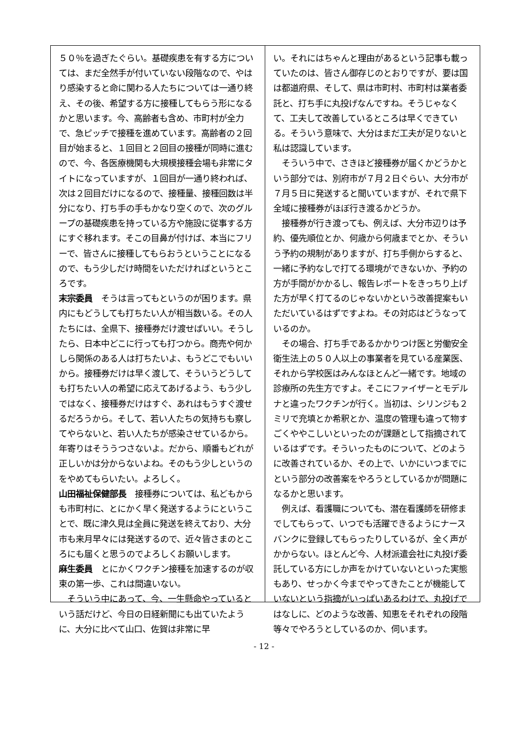５０％を過ぎたぐらい。基礎疾患を有する方については、まだ全然手が付いていない段階なので、やはり感染すると命に関わる人たちについては一通り終え、その後、希望する方に接種してもらう形になるかと思います。今、高齢者も含め、市町村が全力で、急ピッチで接種を進めています。高齢者の２回目が始まると、１回目と２回目の接種が同時に進むので、今、各医療機関も大規模接種会場も非常にタイトになっていますが、１回目が一通り終われば、次は２回目だけになるので、接種量、接種回数は半分になり、打ち手の手もかなり空くので、次のグループの基礎疾患を持っている方や施設に従事する方にすぐ移れます。そこの目鼻が付けば、本当にフリーで、皆さんに接種してもらおうということになるので、もう少しだけ時間をいただければというところです。
末宗委員　そうは言ってもというのが困ります。県内にもどうしても打ちたい人が相当数いる。その人たちには、全県下、接種券だけ渡せばいい。そうしたら、日本中どこに行っても打つから。商売や何かしら関係のある人は打ちたいよ、もうどこでもいいから。接種券だけは早く渡して、そういうどうしても打ちたい人の希望に応えてあげるよう、もう少しではなく、接種券だけはすぐ、あれはもうすぐ渡せるだろうから。そして、若い人たちの気持ちも察してやらないと、若い人たちが感染させているから。年寄りはそううつさないよ。だから、順番もどれが正しいかは分からないよね。そのもう少しというのをやめてもらいたい。よろしく。
山田福祉保健部長　接種券については、私どもからも市町村に、とにかく早く発送するようにということで、既に津久見は全員に発送を終えており、大分市も来月早々には発送するので、近々皆さまのところにも届くと思うのでよろしくお願いします。
麻生委員　とにかくワクチン接種を加速するのが収束の第一歩、これは間違いない。
　そういう中にあって、今、一生懸命やっているという話だけど、今日の日経新聞にも出ていたように、大分に比べて山口、佐賀は非常に早
い。それにはちゃんと理由があるという記事も載っていたのは、皆さん御存じのとおりですが、要は国は都道府県、そして、県は市町村、市町村は業者委託と、打ち手に丸投げなんですね。そうじゃなくて、工夫して改善しているところは早くできている。そういう意味で、大分はまだ工夫が足りないと私は認識しています。
　そういう中で、さきほど接種券が届くかどうかという部分では、別府市が７月２日ぐらい、大分市が７月５日に発送すると聞いていますが、それで県下全域に接種券がほぼ行き渡るかどうか。
　接種券が行き渡っても、例えば、大分市辺りは予約、優先順位とか、何歳から何歳までとか、そういう予約の規制がありますが、打ち手側からすると、一緒に予約なしで打てる環境ができないか、予約の方が手間がかかるし、報告レポートをきっちり上げた方が早く打てるのじゃないかという改善提案もいただいているはずですよね。その対応はどうなっているのか。
　その場合、打ち手であるかかりつけ医と労働安全衛生法上の５０人以上の事業者を見ている産業医、それから学校医はみんなほとんど一緒です。地域の診療所の先生方ですよ。そこにファイザーとモデルナと違ったワクチンが行く。当初は、シリンジも２ミリで充填とか希釈とか、温度の管理も違って物すごくややこしいといったのが課題として指摘されているはずです。そういったものについて、どのように改善されているか、その上で、いかにいつまでにという部分の改善案をやろうとしているかが問題になるかと思います。
　例えば、看護職についても、潜在看護師を研修までしてもらって、いつでも活躍できるようにナースバンクに登録してもらったりしているが、全く声がかからない。ほとんど今、人材派遣会社に丸投げ委託している方にしか声をかけていないといった実態もあり、せっかく今までやってきたことが機能していないという指摘がいっぱいあるわけで、丸投げではなしに、どのような改善、知恵をそれぞれの段階等々でやろうとしているのか、伺います。
- 12 -